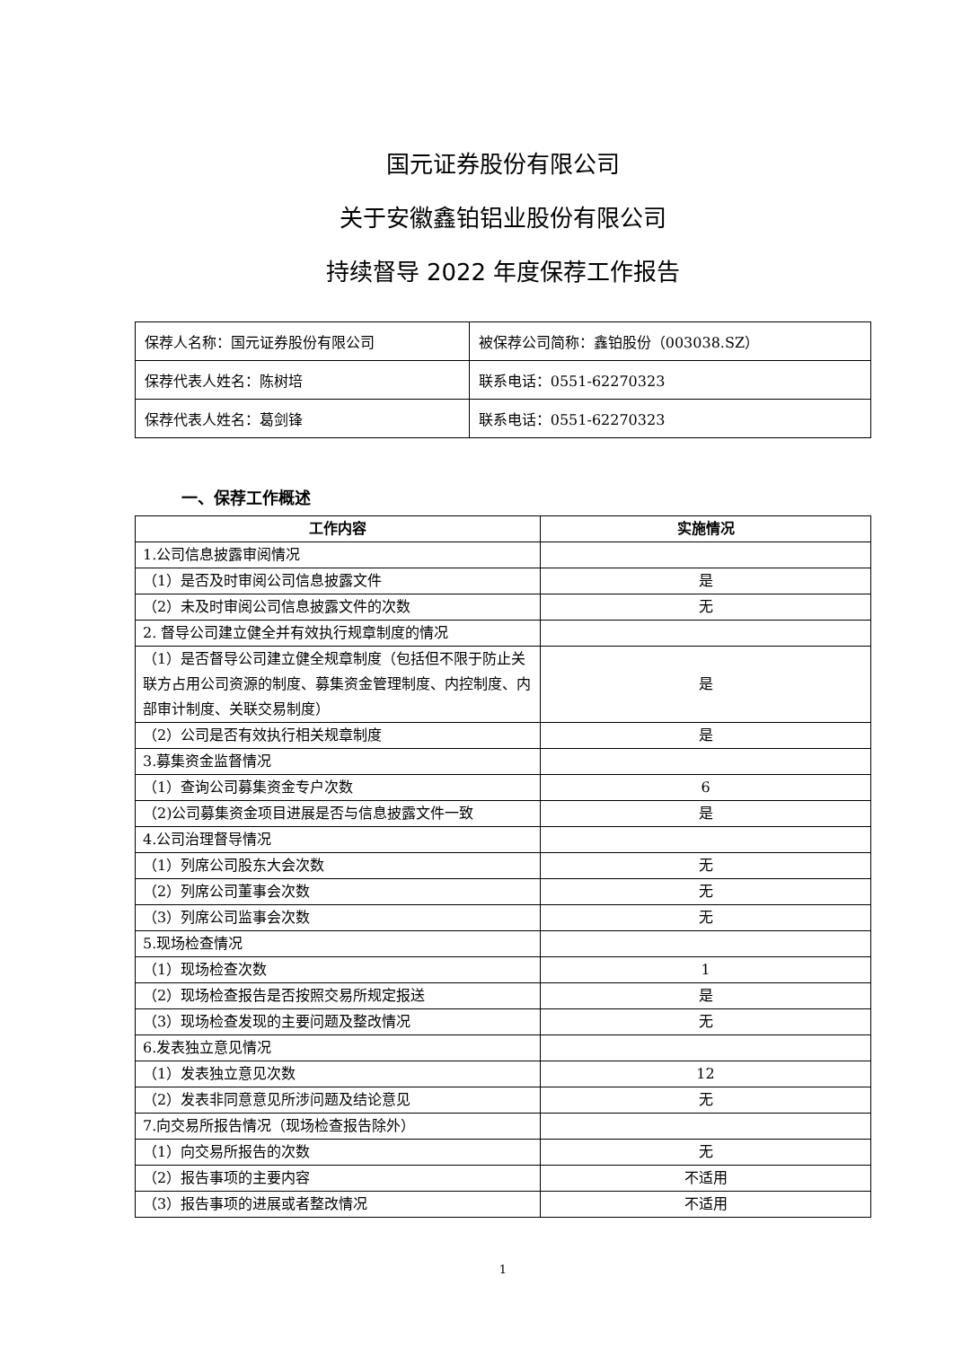国元证券股份有限公司
关于安徽鑫铂铝业股份有限公司
持续督导 2022 年度保荐工作报告
| 保荐人名称：国元证券股份有限公司 | 被保荐公司简称：鑫铂股份（003038.SZ） |
| 保荐代表人姓名：陈树培 | 联系电话：0551-62270323 |
| 保荐代表人姓名：葛剑锋 | 联系电话：0551-62270323 |
一、保荐工作概述
| 工作内容 | 实施情况 |
| --- | --- |
| 1.公司信息披露审阅情况 | |
| （1）是否及时审阅公司信息披露文件 | 是 |
| （2）未及时审阅公司信息披露文件的次数 | 无 |
| 2. 督导公司建立健全并有效执行规章制度的情况 | |
| （1）是否督导公司建立健全规章制度（包括但不限于防止关联方占用公司资源的制度、募集资金管理制度、内控制度、内部审计制度、关联交易制度） | 是 |
| （2）公司是否有效执行相关规章制度 | 是 |
| 3.募集资金监督情况 | |
| （1）查询公司募集资金专户次数 | 6 |
| （2)公司募集资金项目进展是否与信息披露文件一致 | 是 |
| 4.公司治理督导情况 | |
| （1）列席公司股东大会次数 | 无 |
| （2）列席公司董事会次数 | 无 |
| （3）列席公司监事会次数 | 无 |
| 5.现场检查情况 | |
| （1）现场检查次数 | 1 |
| （2）现场检查报告是否按照交易所规定报送 | 是 |
| （3）现场检查发现的主要问题及整改情况 | 无 |
| 6.发表独立意见情况 | |
| （1）发表独立意见次数 | 12 |
| （2）发表非同意意见所涉问题及结论意见 | 无 |
| 7.向交易所报告情况（现场检查报告除外） | |
| （1）向交易所报告的次数 | 无 |
| （2）报告事项的主要内容 | 不适用 |
| （3）报告事项的进展或者整改情况 | 不适用 |
1